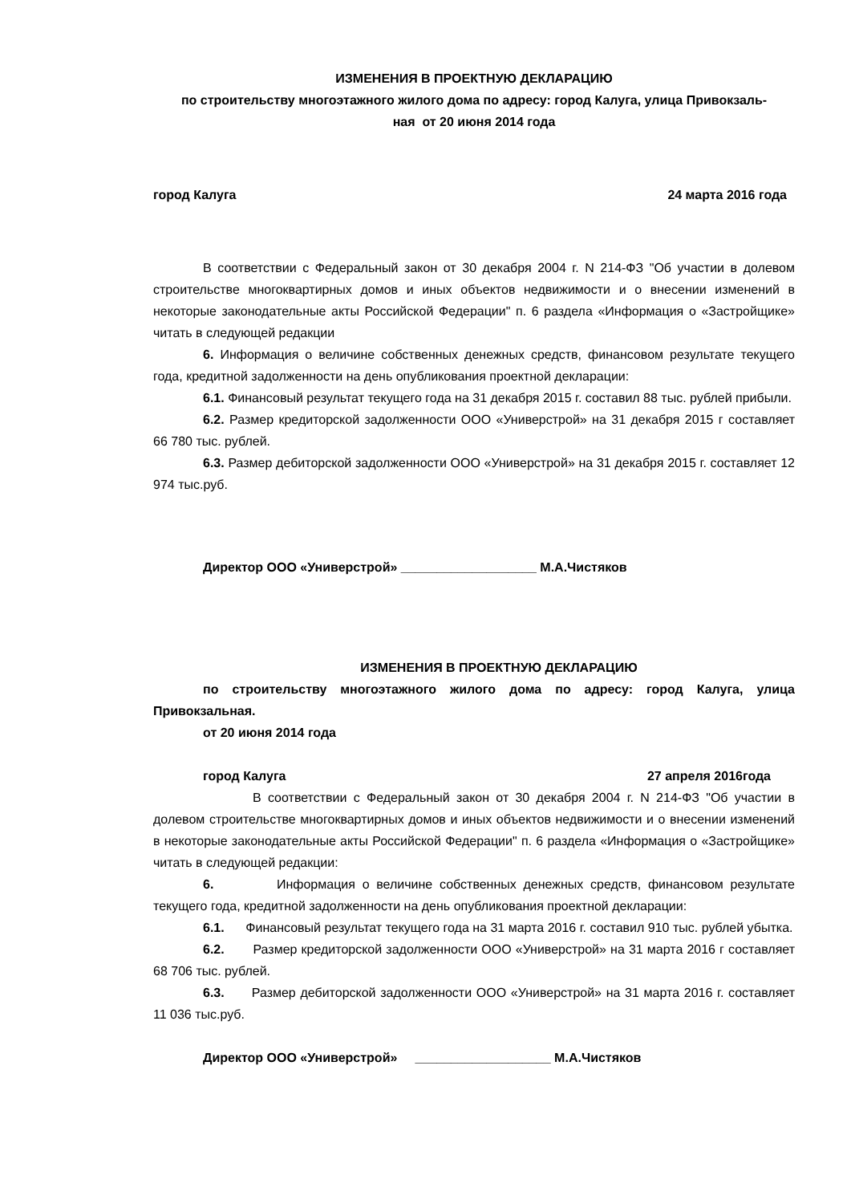ИЗМЕНЕНИЯ В ПРОЕКТНУЮ ДЕКЛАРАЦИЮ
по строительству многоэтажного жилого дома по адресу: город Калуга, улица Привокзаль-
ная от 20 июня 2014 года
город Калуга 24 марта 2016 года
В соответствии с Федеральный закон от 30 декабря 2004 г. N 214-ФЗ "Об участии в долевом строительстве многоквартирных домов и иных объектов недвижимости и о внесении изменений в некоторые законодательные акты Российской Федерации" п. 6 раздела «Информация о «Застройщике» читать в следующей редакции
6. Информация о величине собственных денежных средств, финансовом результате текущего года, кредитной задолженности на день опубликования проектной декларации:
6.1. Финансовый результат текущего года на 31 декабря 2015 г. составил 88 тыс. рублей прибыли.
6.2. Размер кредиторской задолженности ООО «Универстрой» на 31 декабря 2015 г составляет 66 780 тыс. рублей.
6.3. Размер дебиторской задолженности ООО «Универстрой» на 31 декабря 2015 г. составляет 12 974 тыс.руб.
Директор ООО «Универстрой» ___________________ М.А.Чистяков
ИЗМЕНЕНИЯ В ПРОЕКТНУЮ ДЕКЛАРАЦИЮ
по строительству многоэтажного жилого дома по адресу: город Калуга, улица Привокзальная.
от 20 июня 2014 года
город Калуга 27 апреля 2016года
В соответствии с Федеральный закон от 30 декабря 2004 г. N 214-ФЗ "Об участии в долевом строительстве многоквартирных домов и иных объектов недвижимости и о внесении изменений в некоторые законодательные акты Российской Федерации" п. 6 раздела «Информация о «Застройщике» читать в следующей редакции:
6. Информация о величине собственных денежных средств, финансовом результате текущего года, кредитной задолженности на день опубликования проектной декларации:
6.1. Финансовый результат текущего года на 31 марта 2016 г. составил 910 тыс. рублей убытка.
6.2. Размер кредиторской задолженности ООО «Универстрой» на 31 марта 2016 г составляет 68 706 тыс. рублей.
6.3. Размер дебиторской задолженности ООО «Универстрой» на 31 марта 2016 г. составляет 11 036 тыс.руб.
Директор ООО «Универстрой» ___________________ М.А.Чистяков